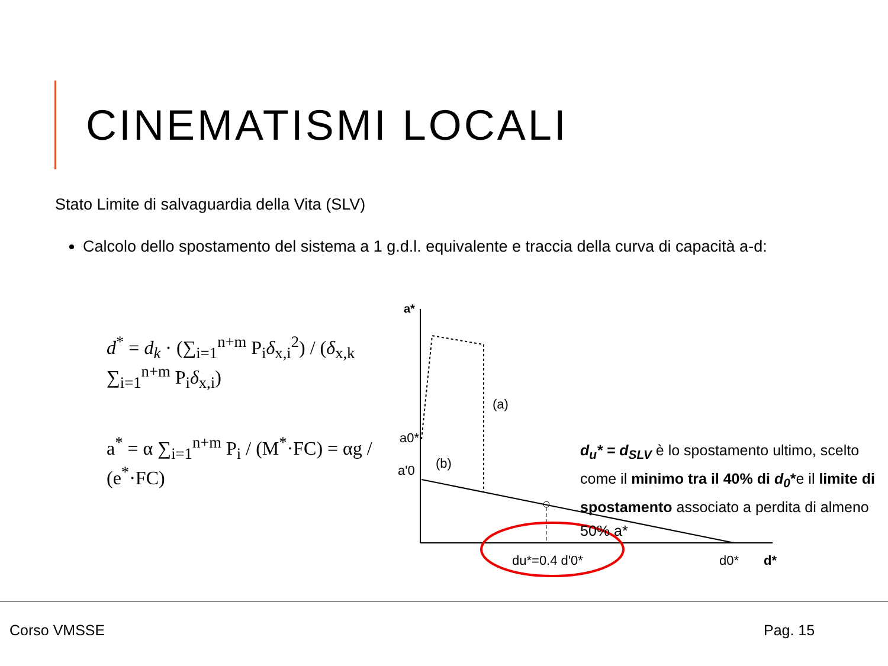CINEMATISMI LOCALI
Stato Limite di salvaguardia della Vita (SLV)
Calcolo dello spostamento del sistema a 1 g.d.l. equivalente e traccia della curva di capacità a-d:
d<sup>*</sup> = d<sub>k</sub> · (∑<sub>i=1</sub><sup>n+m</sup> P<sub>i</sub>δ<sub>x,i</sub><sup>2</sup>) / (δ<sub>x,k</sub> ∑<sub>i=1</sub><sup>n+m</sup> P<sub>i</sub>δ<sub>x,i</sub>)
a<sup>*</sup> = α ∑<sub>i=1</sub><sup>n+m</sup> P<sub>i</sub> / (M<sup>*</sup>·FC) = αg / (e<sup>*</sup>·FC)
a*
(a)
(b)
a0*
a'0
du*=0.4 d'0*
d0*
d*
d<sub>u</sub>* = d<sub>SLV</sub> è lo spostamento ultimo, scelto come il minimo tra il 40% di d<sub>0</sub>*e il limite di spostamento associato a perdita di almeno 50% a*
Corso VMSSE Pag. 15